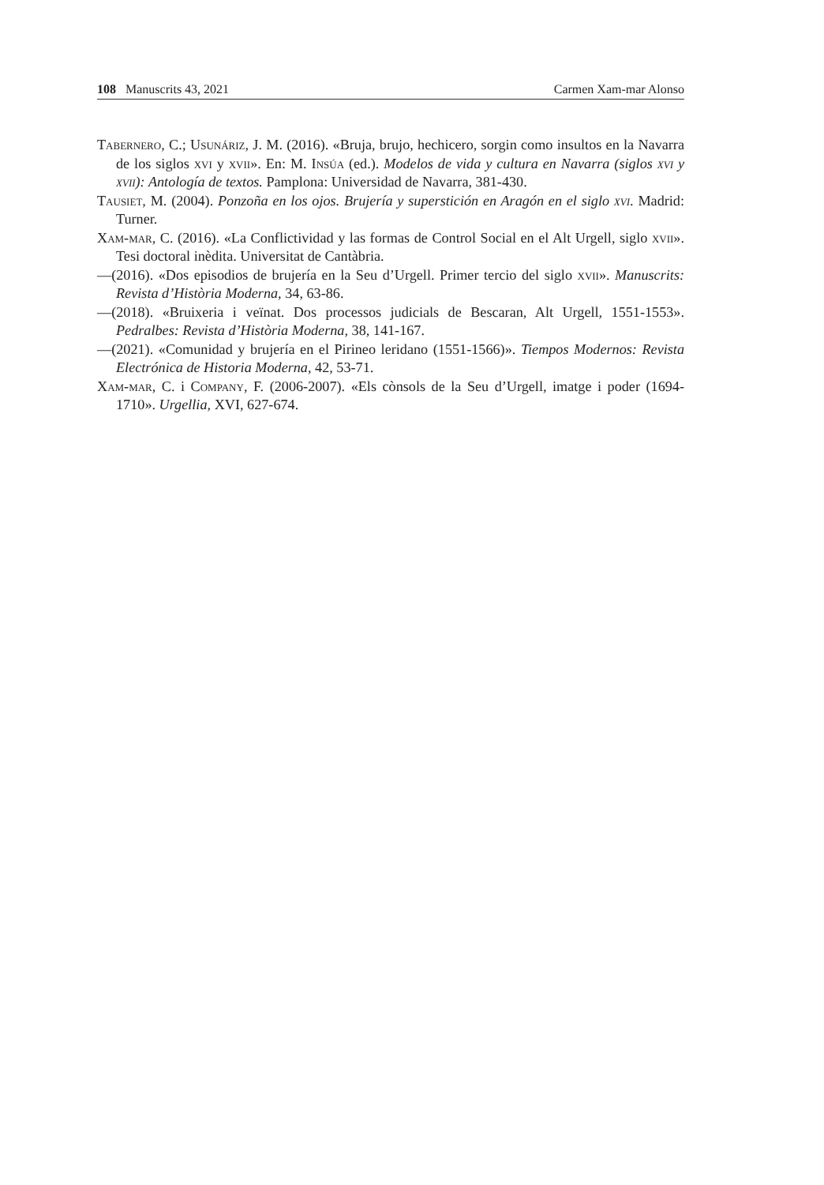108 Manuscrits 43, 2021 Carmen Xam-mar Alonso
Tabernero, C.; Usunáriz, J. M. (2016). «Bruja, brujo, hechicero, sorgin como insultos en la Navarra de los siglos xvi y xvii». En: M. Insúa (ed.). Modelos de vida y cultura en Navarra (siglos xvi y xvii): Antología de textos. Pamplona: Universidad de Navarra, 381-430.
Tausiet, M. (2004). Ponzoña en los ojos. Brujería y superstición en Aragón en el siglo xvi. Madrid: Turner.
Xam-mar, C. (2016). «La Conflictividad y las formas de Control Social en el Alt Urgell, siglo xvii». Tesi doctoral inèdita. Universitat de Cantàbria.
—(2016). «Dos episodios de brujería en la Seu d’Urgell. Primer tercio del siglo xvii». Manuscrits: Revista d’Història Moderna, 34, 63-86.
—(2018). «Bruixeria i veïnat. Dos processos judicials de Bescaran, Alt Urgell, 1551-1553». Pedralbes: Revista d’Història Moderna, 38, 141-167.
—(2021). «Comunidad y brujería en el Pirineo leridano (1551-1566)». Tiempos Modernos: Revista Electrónica de Historia Moderna, 42, 53-71.
Xam-mar, C. i Company, F. (2006-2007). «Els cònsols de la Seu d’Urgell, imatge i poder (1694-1710». Urgellia, XVI, 627-674.